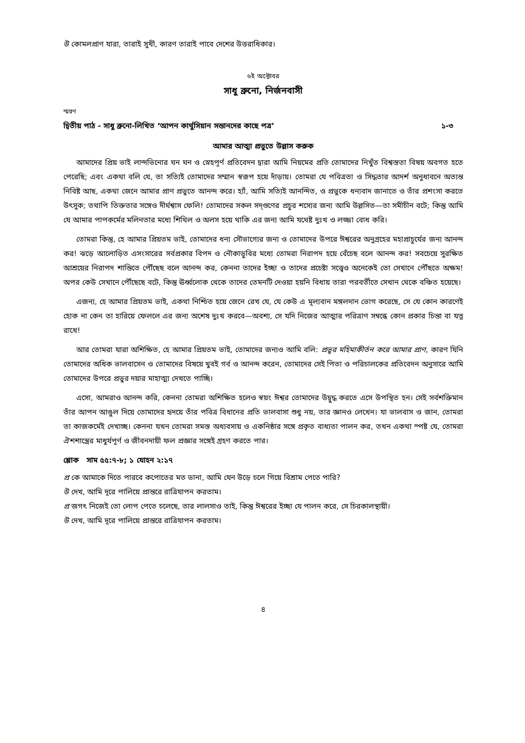উ কোমলপ্রাণ যারা, তারাই সুখী, কারণ তারাই পাবে দেশের উত্তরাধিকার।
৬ই অক্টোবর
সাধু ব্রুনো, নির্জনবাসী
স্মরণ
দ্বিতীয় পাঠ - সাধু ব্রুনো-লিখিত ‘আপন কার্থুসিয়ান সন্তানদের কাছে পত্র’ ১-৩
আমার আত্মা প্রভুতে উল্লাস করুক
আমাদের প্রিয় ভাই লান্দভিনোর ঘন ঘন ও স্নেহপূর্ণ প্রতিবেদন দ্বারা আমি নিয়মের প্রতি তোমাদের নিখুঁত বিশ্বস্ততা বিষয় অবগত হতে পেরেছি; এবং একথা বলি যে, তা সত্যিই তোমাদের সম্মান স্বরূপ হয়ে দাঁড়ায়। তোমরা যে পবিত্রতা ও সিদ্ধতার আদর্শ অনুধাবনে অত্যন্ত নিবিষ্ট আছ, একথা জেনে আমার প্রাণ প্রভুতে আনন্দ করে। হ্যাঁ, আমি সত্যিই আনন্দিত, ও প্রভুকে ধন্যবাদ জানাতে ও তাঁর প্রশংসা করতে উৎসুক; তথাপি তিক্ততার সঙ্গেও দীর্ঘশ্বাস ফেলি! তোমাদের সকল সদ্‌গুণের প্রচুর শস্যের জন্য আমি উল্লসিত—তা সমীচীন বটে; কিন্তু আমি যে আমার পাপকর্মের মলিনতার মধ্যে শিথিল ও অলস হয়ে থাকি এর জন্য আমি যথেষ্ট দুঃখ ও লজ্জা বোধ করি।
তোমরা কিন্তু, হে আমার প্রিয়তম ভাই, তোমাদের ধন্য সৌভাগ্যের জন্য ও তোমাদের উপরে ঈশ্বরের অনুগ্রহের মহাপ্রাচুর্যের জন্য আনন্দ কর! ঝড়ে আলোড়িত এসংসারের সর্বপ্রকার বিপদ ও নৌকাডুবির মধ্যে তোমরা নিরাপদ হয়ে বেঁচেছ বলে আনন্দ কর! সবচেয়ে সুরক্ষিত আশ্রয়ের নিরাপদ শান্তিতে পৌঁছেছ বলে আনন্দ কর, কেননা তাদের ইচ্ছা ও তাদের প্রচেষ্টা সত্ত্বেও অনেকেই তো সেখানে পৌঁছতে অক্ষম! অপর কেউ সেখানে পৌঁছেছে বটে, কিন্তু ঊর্ধ্বলোক থেকে তাদের তেমনটি দেওয়া হয়নি বিধায় তারা পরবর্তীতে সেখান থেকে বঞ্চিত হয়েছে।
এজন্য, হে আমার প্রিয়তম ভাই, একথা নিশ্চিত হয়ে জেনে রেখ যে, যে কেউ এ মূল্যবান মঙ্গলদান ভোগ করেছে, সে যে কোন কারণেই হোক না কেন তা হারিয়ে ফেললে এর জন্য অশেষ দুঃখ করবে—অবশ্য, সে যদি নিজের আত্মার পরিত্রাণ সম্বন্ধে কোন প্রকার চিন্তা বা যত্ন রাখে!
আর তোমরা যারা অশিক্ষিত, হে আমার প্রিয়তম ভাই, তোমাদের জন্যও আমি বলি: প্রভুর মহিমাকীর্তন করে আমার প্রাণ, কারণ যিনি তোমাদের অধিক ভালবাসেন ও তোমাদের বিষয়ে খুবই গর্ব ও আনন্দ করেন, তোমাদের সেই পিতা ও পরিচালকের প্রতিবেদন অনুসারে আমি তোমাদের উপরে প্রভুর দয়ার মাহাত্ম্য দেখতে পাচ্ছি।
এসো, আমরাও আনন্দ করি, কেননা তোমরা অশিক্ষিত হলেও স্বয়ং ঈশ্বর তোমাদের উদ্বুদ্ধ করতে এসে উপস্থিত হন। সেই সর্বশক্তিমান তাঁর আপন আঙুল দিয়ে তোমাদের হৃদয়ে তাঁর পবিত্র বিধানের প্রতি ভালবাসা শুধু নয়, তার জ্ঞানও লেখেন। যা ভালবাস ও জান, তোমরা তা কাজকর্মেই দেখাচ্ছ। কেননা যখন তোমরা সমস্ত অধ্যবসায় ও একনিষ্ঠার সঙ্গে প্রকৃত বাধ্যতা পালন কর, তখন একথা স্পষ্ট যে, তোমরা ঐশশাস্ত্রের মাধুর্যপূর্ণ ও জীবনদায়ী ফল প্রজ্ঞার সঙ্গেই গ্রহণ করতে পার।
শ্লোক সাম ৫৫:৭-৮; ১ যোহন ২:১৭
প্র কে আমাকে দিতে পারবে কপোতের মত ডানা, আমি যেন উড়ে চলে গিয়ে বিশ্রাম পেতে পারি?
উ দেখ, আমি দূরে পালিয়ে প্রান্তরে রাত্রিযাপন করতাম।
প্র জগৎ নিজেই তো লোপ পেতে চলেছে, তার লালসাও তাই, কিন্তু ঈশ্বরের ইচ্ছা যে পালন করে, সে চিরকালস্থায়ী।
উ দেখ, আমি দূরে পালিয়ে প্রান্তরে রাত্রিযাপন করতাম।
৪